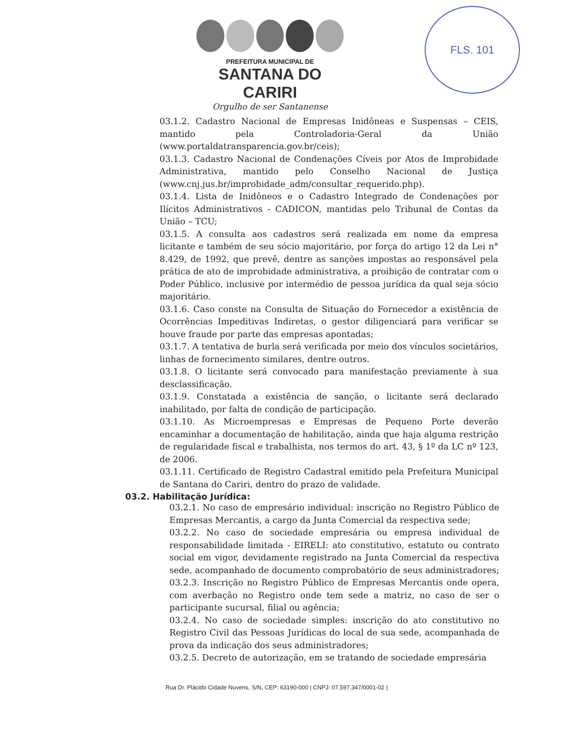FLS. 101
PREFEITURA MUNICIPAL DE
SANTANA DO CARIRI
Orgulho de ser Santanense
03.1.2. Cadastro Nacional de Empresas Inidôneas e Suspensas – CEIS, mantido pela Controladoria-Geral da União (www.portaldatransparencia.gov.br/ceis);
03.1.3. Cadastro Nacional de Condenações Cíveis por Atos de Improbidade Administrativa, mantido pelo Conselho Nacional de Justiça (www.cnj.jus.br/improbidade_adm/consultar_requerido.php).
03.1.4. Lista de Inidôneos e o Cadastro Integrado de Condenações por Ilícitos Administrativos - CADICON, mantidas pelo Tribunal de Contas da União – TCU;
03.1.5. A consulta aos cadastros será realizada em nome da empresa licitante e também de seu sócio majoritário, por força do artigo 12 da Lei n° 8.429, de 1992, que prevê, dentre as sanções impostas ao responsável pela prática de ato de improbidade administrativa, a proibição de contratar com o Poder Público, inclusive por intermédio de pessoa jurídica da qual seja sócio majoritário.
03.1.6. Caso conste na Consulta de Situação do Fornecedor a existência de Ocorrências Impeditivas Indiretas, o gestor diligenciará para verificar se houve fraude por parte das empresas apontadas;
03.1.7. A tentativa de burla será verificada por meio dos vínculos societários, linhas de fornecimento similares, dentre outros.
03.1.8. O licitante será convocado para manifestação previamente à sua desclassificação.
03.1.9. Constatada a existência de sanção, o licitante será declarado inabilitado, por falta de condição de participação.
03.1.10. As Microempresas e Empresas de Pequeno Porte deverão encaminhar a documentação de habilitação, ainda que haja alguma restrição de regularidade fiscal e trabalhista, nos termos do art. 43, § 1º da LC nº 123, de 2006.
03.1.11. Certificado de Registro Cadastral emitido pela Prefeitura Municipal de Santana do Cariri, dentro do prazo de validade.
03.2. Habilitação Jurídica:
03.2.1. No caso de empresário individual: inscrição no Registro Público de Empresas Mercantis, a cargo da Junta Comercial da respectiva sede;
03.2.2. No caso de sociedade empresária ou empresa individual de responsabilidade limitada - EIRELI: ato constitutivo, estatuto ou contrato social em vigor, devidamente registrado na Junta Comercial da respectiva sede, acompanhado de documento comprobatório de seus administradores;
03.2.3. Inscrição no Registro Público de Empresas Mercantis onde opera, com averbação no Registro onde tem sede a matriz, no caso de ser o participante sucursal, filial ou agência;
03.2.4. No caso de sociedade simples: inscrição do ato constitutivo no Registro Civil das Pessoas Jurídicas do local de sua sede, acompanhada de prova da indicação dos seus administradores;
03.2.5. Decreto de autorização, em se tratando de sociedade empresária
Rua Dr. Plácido Cidade Nuvens, S/N, CEP: 63190-000 | CNPJ: 07.597.347/0001-02 |